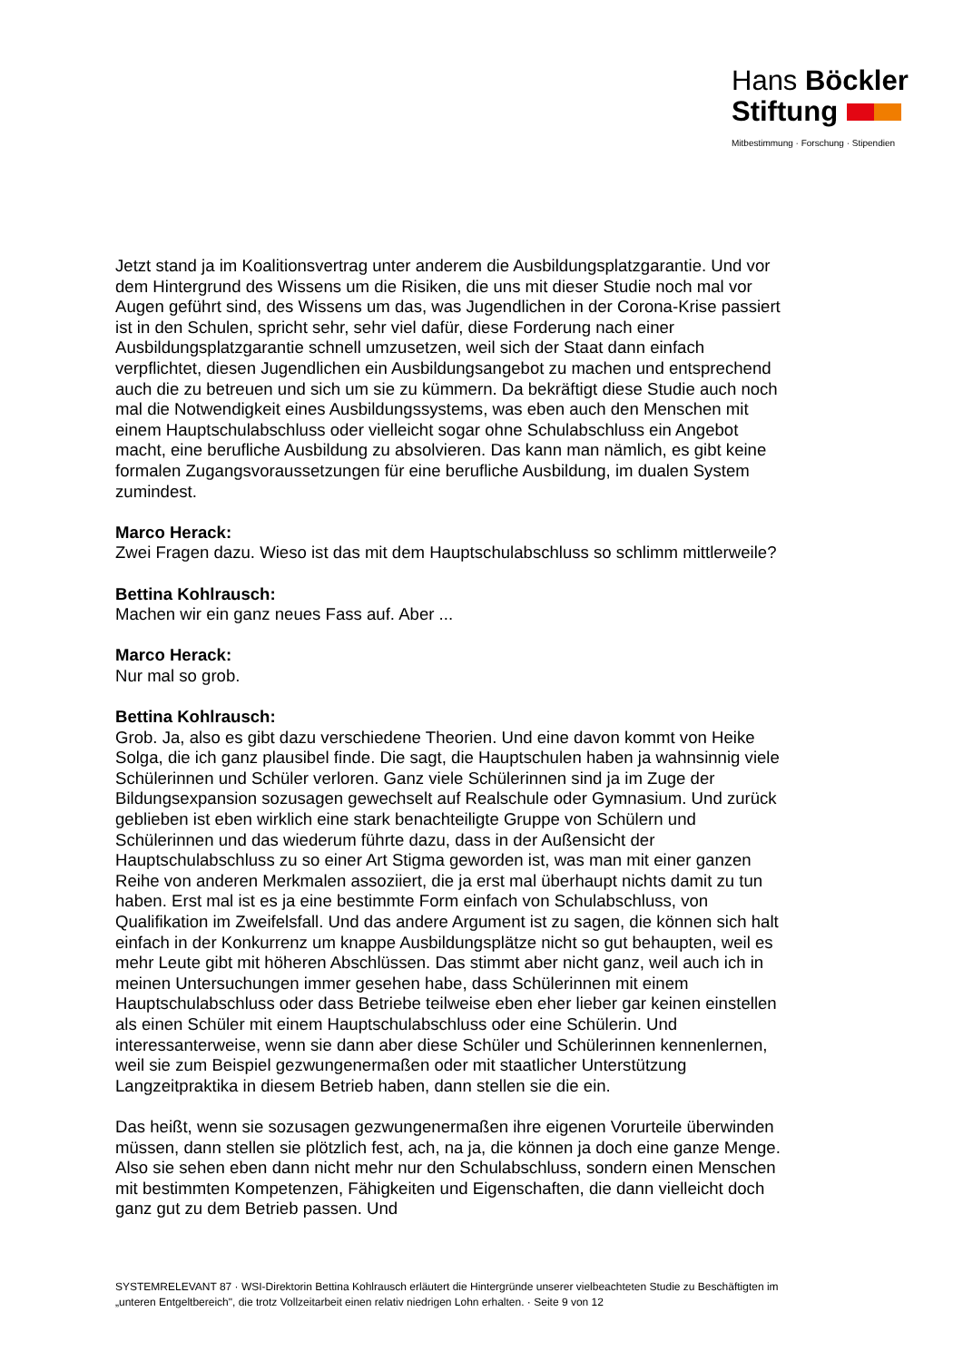Hans Böckler
Stiftung
Mitbestimmung · Forschung · Stipendien
Jetzt stand ja im Koalitionsvertrag unter anderem die Ausbildungsplatzgarantie. Und vor dem Hintergrund des Wissens um die Risiken, die uns mit dieser Studie noch mal vor Augen geführt sind, des Wissens um das, was Jugendlichen in der Corona-Krise passiert ist in den Schulen, spricht sehr, sehr viel dafür, diese Forderung nach einer Ausbildungsplatzgarantie schnell umzusetzen, weil sich der Staat dann einfach verpflichtet, diesen Jugendlichen ein Ausbildungsangebot zu machen und entsprechend auch die zu betreuen und sich um sie zu kümmern. Da bekräftigt diese Studie auch noch mal die Notwendigkeit eines Ausbildungssystems, was eben auch den Menschen mit einem Hauptschulabschluss oder vielleicht sogar ohne Schulabschluss ein Angebot macht, eine berufliche Ausbildung zu absolvieren. Das kann man nämlich, es gibt keine formalen Zugangsvoraussetzungen für eine berufliche Ausbildung, im dualen System zumindest.
Marco Herack:
Zwei Fragen dazu. Wieso ist das mit dem Hauptschulabschluss so schlimm mittlerweile?
Bettina Kohlrausch:
Machen wir ein ganz neues Fass auf. Aber ...
Marco Herack:
Nur mal so grob.
Bettina Kohlrausch:
Grob. Ja, also es gibt dazu verschiedene Theorien. Und eine davon kommt von Heike Solga, die ich ganz plausibel finde. Die sagt, die Hauptschulen haben ja wahnsinnig viele Schülerinnen und Schüler verloren. Ganz viele Schülerinnen sind ja im Zuge der Bildungsexpansion sozusagen gewechselt auf Realschule oder Gymnasium. Und zurück geblieben ist eben wirklich eine stark benachteiligte Gruppe von Schülern und Schülerinnen und das wiederum führte dazu, dass in der Außensicht der Hauptschulabschluss zu so einer Art Stigma geworden ist, was man mit einer ganzen Reihe von anderen Merkmalen assoziiert, die ja erst mal überhaupt nichts damit zu tun haben. Erst mal ist es ja eine bestimmte Form einfach von Schulabschluss, von Qualifikation im Zweifelsfall. Und das andere Argument ist zu sagen, die können sich halt einfach in der Konkurrenz um knappe Ausbildungsplätze nicht so gut behaupten, weil es mehr Leute gibt mit höheren Abschlüssen. Das stimmt aber nicht ganz, weil auch ich in meinen Untersuchungen immer gesehen habe, dass Schülerinnen mit einem Hauptschulabschluss oder dass Betriebe teilweise eben eher lieber gar keinen einstellen als einen Schüler mit einem Hauptschulabschluss oder eine Schülerin. Und interessanterweise, wenn sie dann aber diese Schüler und Schülerinnen kennenlernen, weil sie zum Beispiel gezwungenermaßen oder mit staatlicher Unterstützung Langzeitpraktika in diesem Betrieb haben, dann stellen sie die ein.
Das heißt, wenn sie sozusagen gezwungenermaßen ihre eigenen Vorurteile überwinden müssen, dann stellen sie plötzlich fest, ach, na ja, die können ja doch eine ganze Menge. Also sie sehen eben dann nicht mehr nur den Schulabschluss, sondern einen Menschen mit bestimmten Kompetenzen, Fähigkeiten und Eigenschaften, die dann vielleicht doch ganz gut zu dem Betrieb passen. Und
SYSTEMRELEVANT 87 · WSI-Direktorin Bettina Kohlrausch erläutert die Hintergründe unserer vielbeachteten Studie zu Beschäftigten im „unteren Entgeltbereich", die trotz Vollzeitarbeit einen relativ niedrigen Lohn erhalten. · Seite 9 von 12